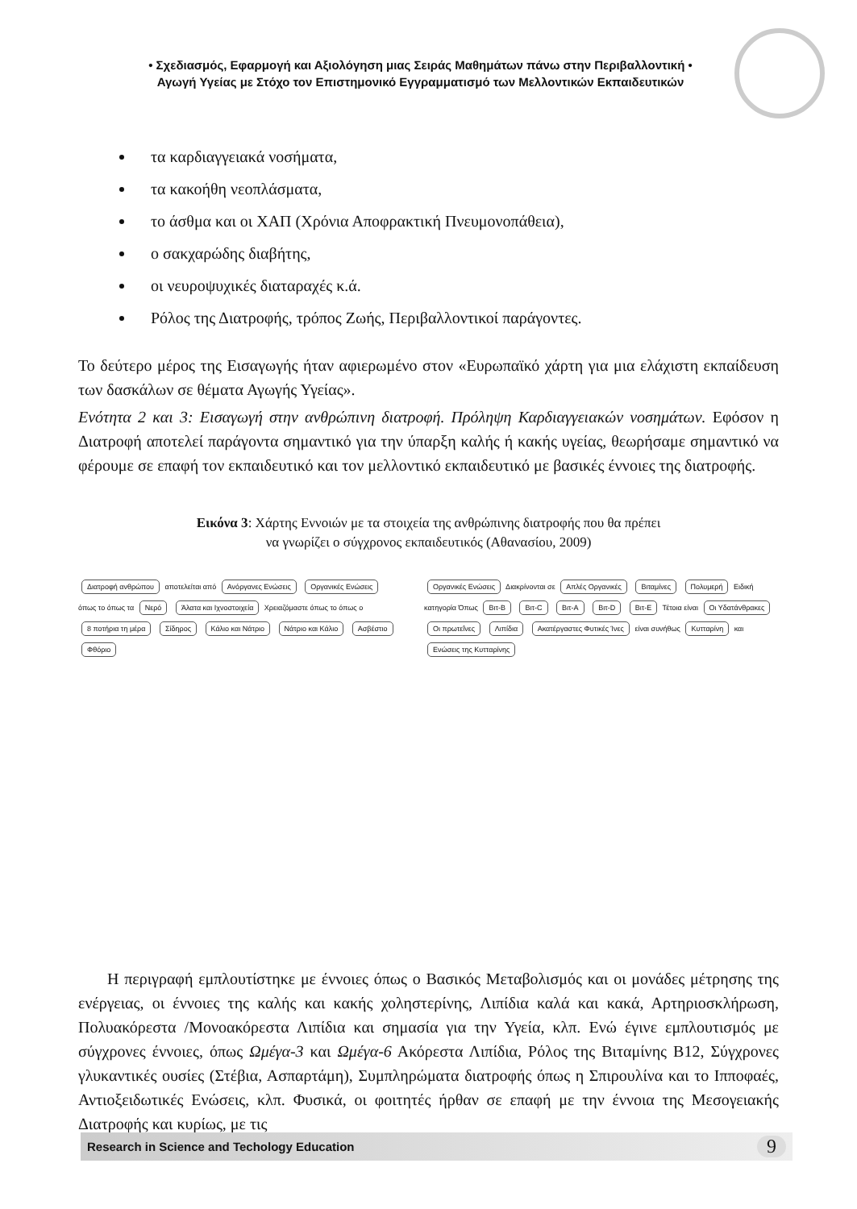• Σχεδιασμός, Εφαρμογή και Αξιολόγηση μιας Σειράς Μαθημάτων πάνω στην Περιβαλλοντική •
Αγωγή Υγείας με Στόχο τον Επιστημονικό Εγγραμματισμό των Μελλοντικών Εκπαιδευτικών
τα καρδιαγγειακά νοσήματα,
τα κακοήθη νεοπλάσματα,
το άσθμα και οι ΧΑΠ (Χρόνια Αποφρακτική Πνευμονοπάθεια),
ο σακχαρώδης διαβήτης,
οι νευροψυχικές διαταραχές κ.ά.
Ρόλος της Διατροφής, τρόπος Ζωής, Περιβαλλοντικοί παράγοντες.
Το δεύτερο μέρος της Εισαγωγής ήταν αφιερωμένο στον «Ευρωπαϊκό χάρτη για μια ελάχιστη εκπαίδευση των δασκάλων σε θέματα Αγωγής Υγείας».
Ενότητα 2 και 3: Εισαγωγή στην ανθρώπινη διατροφή. Πρόληψη Καρδιαγγειακών νοσημάτων. Εφόσον η Διατροφή αποτελεί παράγοντα σημαντικό για την ύπαρξη καλής ή κακής υγείας, θεωρήσαμε σημαντικό να φέρουμε σε επαφή τον εκπαιδευτικό και τον μελλοντικό εκπαιδευτικό με βασικές έννοιες της διατροφής.
Εικόνα 3: Χάρτης Εννοιών με τα στοιχεία της ανθρώπινης διατροφής που θα πρέπει
να γνωρίζει ο σύγχρονος εκπαιδευτικός (Αθανασίου, 2009)
Διατροφή ανθρώπου αποτελείται από Ανόργανες Ενώσεις Οργανικές Ενώσεις όπως το όπως τα Νερό Άλατα και Ιχνοστοιχεία Χρειαζόμαστε όπως το όπως ο 8 ποτήρια τη μέρα Σίδηρος Κάλιο και Νάτριο Νάτριο και Κάλιο Ασβέστιο Φθόριο
Οργανικές Ενώσεις Διακρίνονται σε Απλές Οργανικές Βιταμίνες Πολυμερή Ειδική κατηγορία Όπως Βιτ-B Βιτ-C Βιτ-A Βιτ-D Βιτ-E Τέτοια είναι Οι Υδατάνθρακες Οι πρωτεΐνες Λιπίδια Ακατέργαστες Φυτικές Ίνες είναι συνήθως Κυτταρίνη και Ενώσεις της Κυτταρίνης
Η περιγραφή εμπλουτίστηκε με έννοιες όπως ο Βασικός Μεταβολισμός και οι μονάδες μέτρησης της ενέργειας, οι έννοιες της καλής και κακής χοληστερίνης, Λιπίδια καλά και κακά, Αρτηριοσκλήρωση, Πολυακόρεστα /Μονοακόρεστα Λιπίδια και σημασία για την Υγεία, κλπ. Ενώ έγινε εμπλουτισμός με σύγχρονες έννοιες, όπως Ωμέγα-3 και Ωμέγα-6 Ακόρεστα Λιπίδια, Ρόλος της Βιταμίνης Β12, Σύγχρονες γλυκαντικές ουσίες (Στέβια, Ασπαρτάμη), Συμπληρώματα διατροφής όπως η Σπιρουλίνα και το Ιπποφαές, Αντιοξειδωτικές Ενώσεις, κλπ. Φυσικά, οι φοιτητές ήρθαν σε επαφή με την έννοια της Μεσογειακής Διατροφής και κυρίως, με τις
Research in Science and Techology Education 9